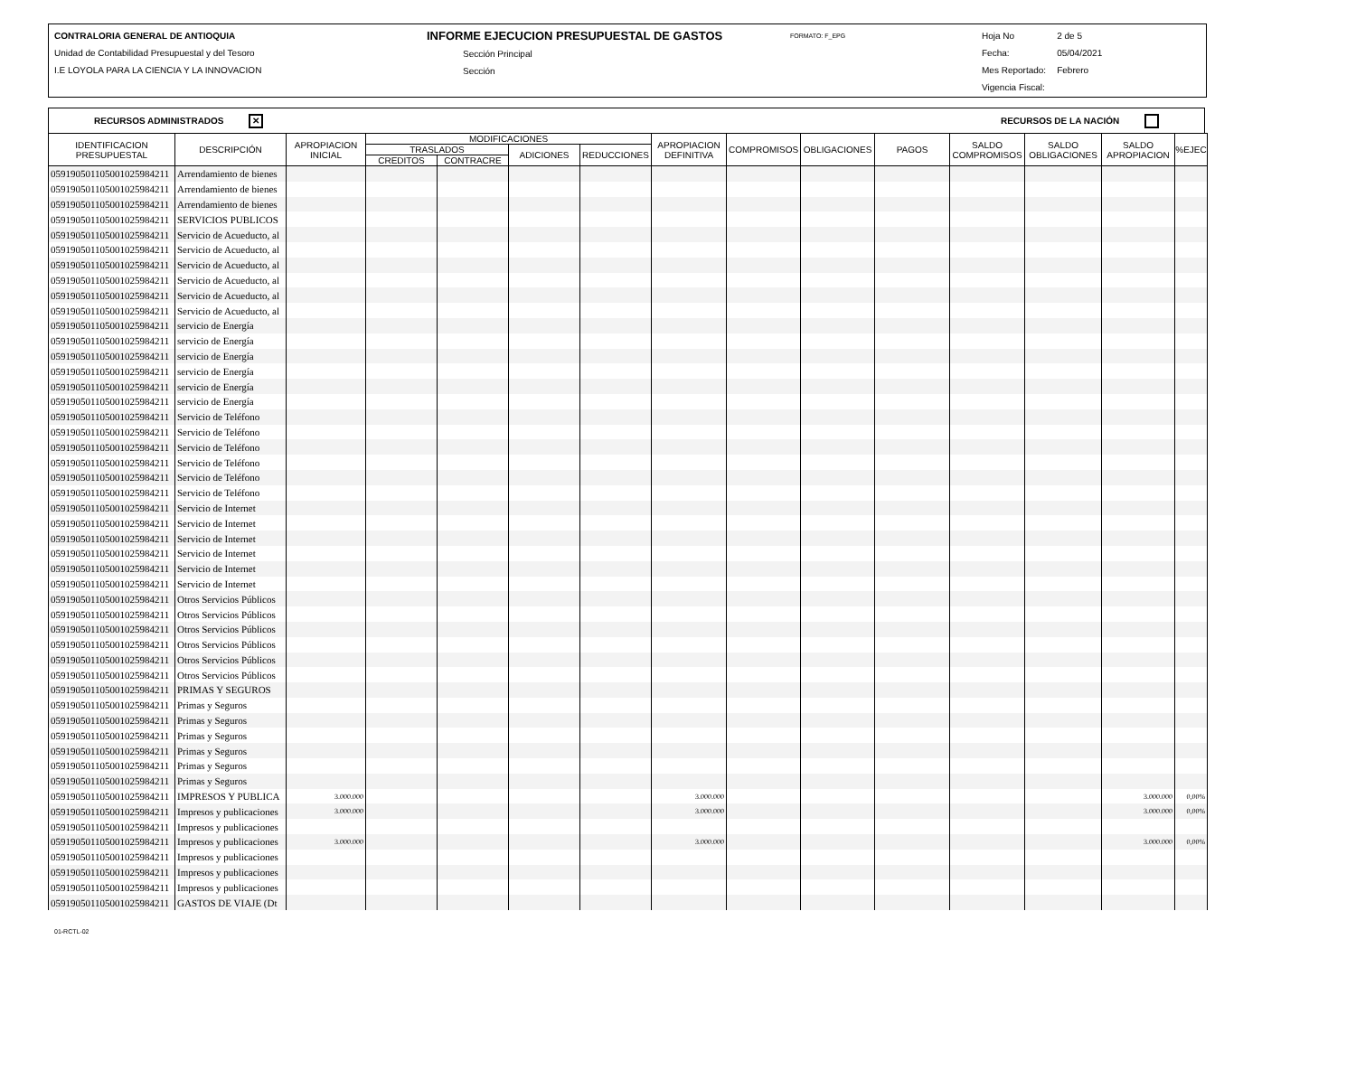CONTRALORIA GENERAL DE ANTIOQUIA
Unidad de Contabilidad Presupuestal y del Tesoro
I.E LOYOLA PARA LA CIENCIA Y LA INNOVACION
INFORME EJECUCION PRESUPUESTAL DE GASTOS
Sección Principal
Sección
FORMATO: F_EPG
Hoja No
Fecha:
Mes Reportado:
Vigencia Fiscal:
2 de 5
05/04/2021
Febrero
RECURSOS ADMINISTRADOS ✕ RECURSOS DE LA NACIÓN
| IDENTIFICACION PRESUPUESTAL | DESCRIPCIÓN | APROPIACION INICIAL | MODIFICACIONES | | | | APROPIACION DEFINITIVA | COMPROMISOS | OBLIGACIONES | PAGOS | SALDO COMPROMISOS | SALDO OBLIGACIONES | SALDO APROPIACION | %EJEC |
| --- | --- | --- | --- | --- | --- | --- | --- | --- | --- | --- | --- | --- | --- | --- |
| | | | TRASLADOS | | ADICIONES | REDUCCIONES | | | | | | | | |
| | | | CREDITOS | CONTRACRE | | | | | | | | | | |
| 059190501105001025984211 | Arrendamiento de bienes | | | | | | | | | | | | | |
| 059190501105001025984211 | Arrendamiento de bienes | | | | | | | | | | | | | |
| 059190501105001025984211 | Arrendamiento de bienes | | | | | | | | | | | | | |
| 059190501105001025984211 | SERVICIOS PUBLICOS | | | | | | | | | | | | | |
| 059190501105001025984211 | Servicio de Acueducto, al | | | | | | | | | | | | | |
| 059190501105001025984211 | Servicio de Acueducto, al | | | | | | | | | | | | | |
| 059190501105001025984211 | Servicio de Acueducto, al | | | | | | | | | | | | | |
| 059190501105001025984211 | Servicio de Acueducto, al | | | | | | | | | | | | | |
| 059190501105001025984211 | Servicio de Acueducto, al | | | | | | | | | | | | | |
| 059190501105001025984211 | Servicio de Acueducto, al | | | | | | | | | | | | | |
| 059190501105001025984211 | servicio de Energía | | | | | | | | | | | | | |
| 059190501105001025984211 | servicio de Energía | | | | | | | | | | | | | |
| 059190501105001025984211 | servicio de Energía | | | | | | | | | | | | | |
| 059190501105001025984211 | servicio de Energía | | | | | | | | | | | | | |
| 059190501105001025984211 | servicio de Energía | | | | | | | | | | | | | |
| 059190501105001025984211 | servicio de Energía | | | | | | | | | | | | | |
| 059190501105001025984211 | Servicio de Teléfono | | | | | | | | | | | | | |
| 059190501105001025984211 | Servicio de Teléfono | | | | | | | | | | | | | |
| 059190501105001025984211 | Servicio de Teléfono | | | | | | | | | | | | | |
| 059190501105001025984211 | Servicio de Teléfono | | | | | | | | | | | | | |
| 059190501105001025984211 | Servicio de Teléfono | | | | | | | | | | | | | |
| 059190501105001025984211 | Servicio de Teléfono | | | | | | | | | | | | | |
| 059190501105001025984211 | Servicio de Internet | | | | | | | | | | | | | |
| 059190501105001025984211 | Servicio de Internet | | | | | | | | | | | | | |
| 059190501105001025984211 | Servicio de Internet | | | | | | | | | | | | | |
| 059190501105001025984211 | Servicio de Internet | | | | | | | | | | | | | |
| 059190501105001025984211 | Servicio de Internet | | | | | | | | | | | | | |
| 059190501105001025984211 | Servicio de Internet | | | | | | | | | | | | | |
| 059190501105001025984211 | Otros Servicios Públicos | | | | | | | | | | | | | |
| 059190501105001025984211 | Otros Servicios Públicos | | | | | | | | | | | | | |
| 059190501105001025984211 | Otros Servicios Públicos | | | | | | | | | | | | | |
| 059190501105001025984211 | Otros Servicios Públicos | | | | | | | | | | | | | |
| 059190501105001025984211 | Otros Servicios Públicos | | | | | | | | | | | | | |
| 059190501105001025984211 | Otros Servicios Públicos | | | | | | | | | | | | | |
| 059190501105001025984211 | PRIMAS Y SEGUROS | | | | | | | | | | | | | |
| 059190501105001025984211 | Primas y Seguros | | | | | | | | | | | | | |
| 059190501105001025984211 | Primas y Seguros | | | | | | | | | | | | | |
| 059190501105001025984211 | Primas y Seguros | | | | | | | | | | | | | |
| 059190501105001025984211 | Primas y Seguros | | | | | | | | | | | | | |
| 059190501105001025984211 | Primas y Seguros | | | | | | | | | | | | | |
| 059190501105001025984211 | Primas y Seguros | | | | | | | | | | | | | |
| 059190501105001025984211 | IMPRESOS Y PUBLICA | 3.000.000 | | | | | 3.000.000 | | | | | | 3.000.000 | 0,00% |
| 059190501105001025984211 | Impresos y publicaciones | 3.000.000 | | | | | 3.000.000 | | | | | | 3.000.000 | 0,00% |
| 059190501105001025984211 | Impresos y publicaciones | | | | | | | | | | | | | |
| 059190501105001025984211 | Impresos y publicaciones | 3.000.000 | | | | | 3.000.000 | | | | | | 3.000.000 | 0,00% |
| 059190501105001025984211 | Impresos y publicaciones | | | | | | | | | | | | | |
| 059190501105001025984211 | Impresos y publicaciones | | | | | | | | | | | | | |
| 059190501105001025984211 | Impresos y publicaciones | | | | | | | | | | | | | |
| 059190501105001025984211 | GASTOS DE VIAJE (Dt | | | | | | | | | | | | | |
01-RCTL-02